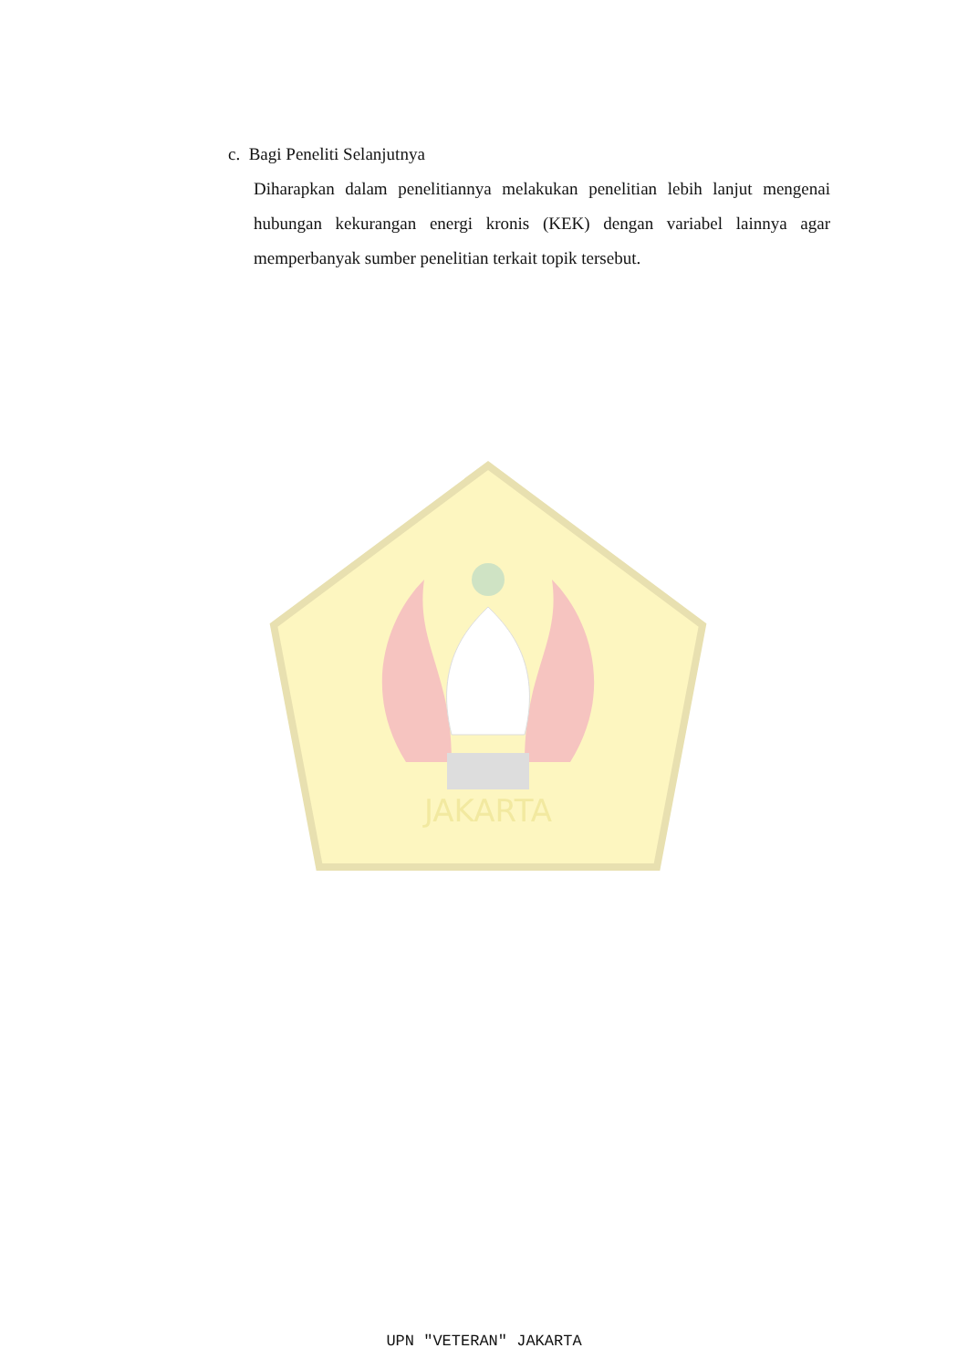c. Bagi Peneliti Selanjutnya
Diharapkan dalam penelitiannya melakukan penelitian lebih lanjut mengenai hubungan kekurangan energi kronis (KEK) dengan variabel lainnya agar memperbanyak sumber penelitian terkait topik tersebut.
JAKARTA
UPN "VETERAN" JAKARTA